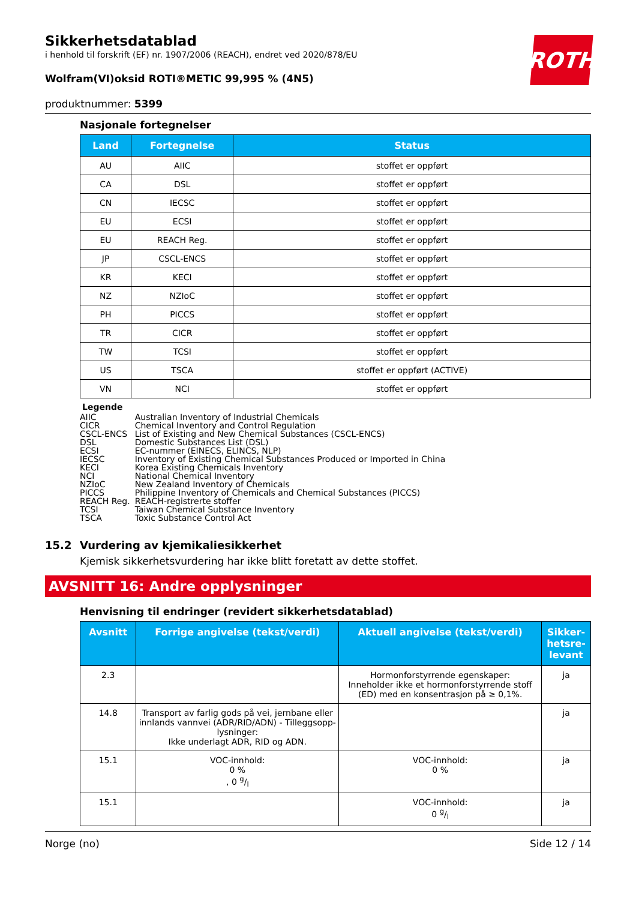ROTH
Sikkerhetsdatablad
i henhold til forskrift (EF) nr. 1907/2006 (REACH), endret ved 2020/878/EU
Wolfram(VI)oksid ROTI®METIC 99,995 % (4N5)
produktnummer: 5399
Nasjonale fortegnelser
| Land | Fortegnelse | Status |
| --- | --- | --- |
| AU | AIIC | stoffet er oppført |
| CA | DSL | stoffet er oppført |
| CN | IECSC | stoffet er oppført |
| EU | ECSI | stoffet er oppført |
| EU | REACH Reg. | stoffet er oppført |
| JP | CSCL-ENCS | stoffet er oppført |
| KR | KECI | stoffet er oppført |
| NZ | NZIoC | stoffet er oppført |
| PH | PICCS | stoffet er oppført |
| TR | CICR | stoffet er oppført |
| TW | TCSI | stoffet er oppført |
| US | TSCA | stoffet er oppført (ACTIVE) |
| VN | NCI | stoffet er oppført |
Legende
| AIIC | Australian Inventory of Industrial Chemicals |
| CICR | Chemical Inventory and Control Regulation |
| CSCL-ENCS | List of Existing and New Chemical Substances (CSCL-ENCS) |
| DSL | Domestic Substances List (DSL) |
| ECSI | EC-nummer (EINECS, ELINCS, NLP) |
| IECSC | Inventory of Existing Chemical Substances Produced or Imported in China |
| KECI | Korea Existing Chemicals Inventory |
| NCI | National Chemical Inventory |
| NZIoC | New Zealand Inventory of Chemicals |
| PICCS | Philippine Inventory of Chemicals and Chemical Substances (PICCS) |
| REACH Reg. | REACH-registrerte stoffer |
| TCSI | Taiwan Chemical Substance Inventory |
| TSCA | Toxic Substance Control Act |
15.2 Vurdering av kjemikaliesikkerhet
Kjemisk sikkerhetsvurdering har ikke blitt foretatt av dette stoffet.
AVSNITT 16: Andre opplysninger
Henvisning til endringer (revidert sikkerhetsdatablad)
| Avsnitt | Forrige angivelse (tekst/verdi) | Aktuell angivelse (tekst/verdi) | Sikker- hetsre- levant |
| --- | --- | --- | --- |
| 2.3 | | Hormonforstyrrende egenskaper: Inneholder ikke et hormonforstyrrende stoff (ED) med en konsentrasjon på ≥ 0,1%. | ja |
| 14.8 | Transport av farlig gods på vei, jernbane eller innlands vannvei (ADR/RID/ADN) - Tilleggsopp-lysninger: Ikke underlagt ADR, RID og ADN. | | ja |
| 15.1 | VOC-innhold: 0 % , 0 g/l | VOC-innhold: 0 % | ja |
| 15.1 | | VOC-innhold: 0 g/l | ja |
Norge (no) Side 12 / 14